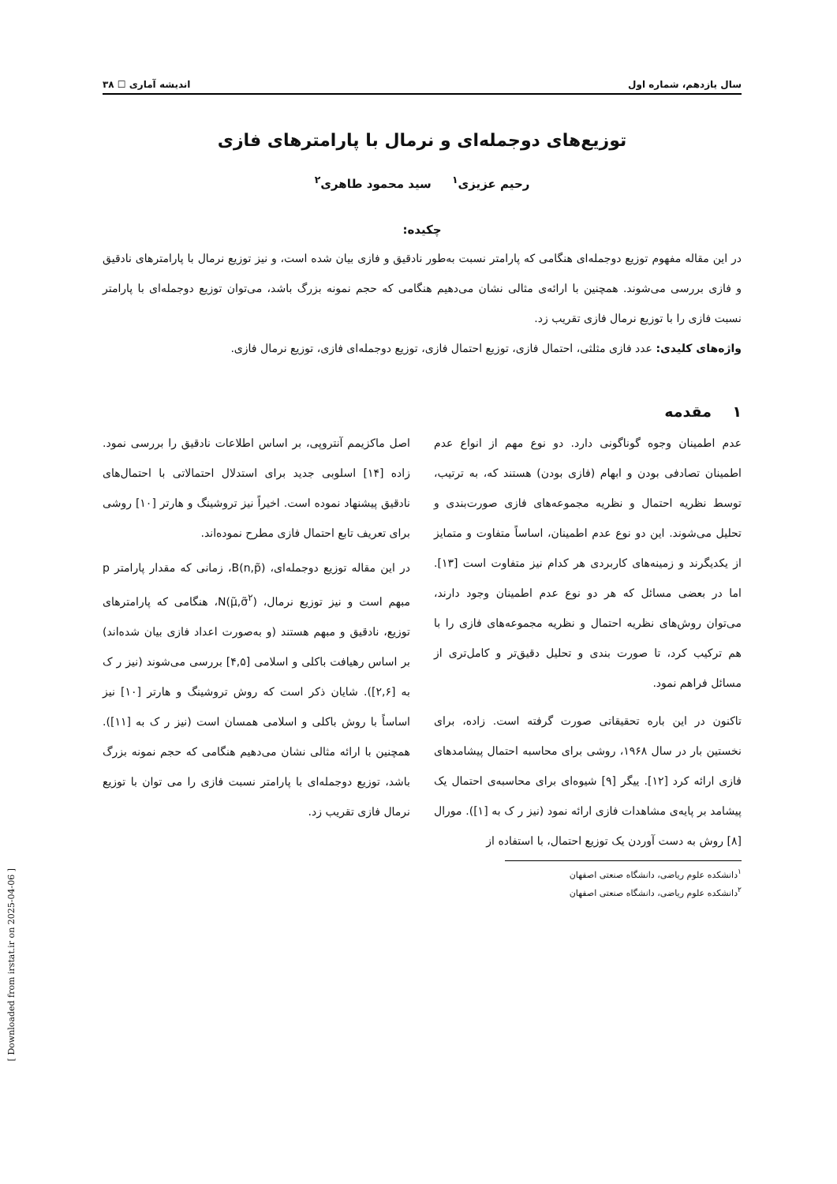سال یازدهم، شماره اول اندیشه آماری ☐ ۳۸
توزیع‌های دوجمله‌ای و نرمال با پارامترهای فازی
رحیم عزیزی<sup>۱</sup> سید محمود طاهری<sup>۲</sup>
چکیده:
در این مقاله مفهوم توزیع دوجمله‌ای هنگامی که پارامتر نسبت به‌طور نادقیق و فازی بیان شده است، و نیز توزیع نرمال با پارامترهای نادقیق و فازی بررسی می‌شوند. همچنین با ارائه‌ی مثالی نشان می‌دهیم هنگامی که حجم نمونه بزرگ باشد، می‌توان توزیع دوجمله‌ای با پارامتر نسبت فازی را با توزیع نرمال فازی تقریب زد.
واژه‌های کلیدی: عدد فازی مثلثی، احتمال فازی، توزیع احتمال فازی، توزیع دوجمله‌ای فازی، توزیع نرمال فازی.
۱ مقدمه
عدم اطمینان وجوه گوناگونی دارد. دو نوع مهم از انواع عدم اطمینان تصادفی بودن و ابهام (فازی بودن) هستند که، به ترتیب، توسط نظریه احتمال و نظریه مجموعه‌های فازی صورت‌بندی و تحلیل می‌شوند. این دو نوع عدم اطمینان، اساساً متفاوت و متمایز از یکدیگرند و زمینه‌های کاربردی هر کدام نیز متفاوت است [۱۳]. اما در بعضی مسائل که هر دو نوع عدم اطمینان وجود دارند، می‌توان روش‌های نظریه احتمال و نظریه مجموعه‌های فازی را با هم ترکیب کرد، تا صورت بندی و تحلیل دقیق‌تر و کامل‌تری از مسائل فراهم نمود.
تاکنون در این باره تحقیقاتی صورت گرفته است. زاده، برای نخستین بار در سال ۱۹۶۸، روشی برای محاسبه احتمال پیشامدهای فازی ارائه کرد [۱۲]. ییگر [۹] شیوه‌ای برای محاسبه‌ی احتمال یک پیشامد بر پایه‌ی مشاهدات فازی ارائه نمود (نیز ر ک به [۱]). مورال [۸] روش به دست آوردن یک توزیع احتمال، با استفاده از
<sup>۱</sup> دانشکده علوم ریاضی، دانشگاه صنعتی اصفهان
<sup>۲</sup> دانشکده علوم ریاضی، دانشگاه صنعتی اصفهان
اصل ماکزیمم آنتروپی، بر اساس اطلاعات نادقیق را بررسی نمود. زاده [۱۴] اسلوبی جدید برای استدلال احتمالاتی با احتمال‌های نادقیق پیشنهاد نموده است. اخیراً نیز تروشینگ و هارتر [۱۰] روشی برای تعریف تابع احتمال فازی مطرح نموده‌اند.
در این مقاله توزیع دوجمله‌ای، B(n,p̃)، زمانی که مقدار پارامتر p مبهم است و نیز توزیع نرمال، N(μ̃,σ̃<sup>۲</sup>)، هنگامی که پارامترهای توزیع، نادقیق و مبهم هستند (و به‌صورت اعداد فازی بیان شده‌اند) بر اساس رهیافت باکلی و اسلامی [۴,۵] بررسی می‌شوند (نیز ر ک به [۲,۶]). شایان ذکر است که روش تروشینگ و هارتر [۱۰] نیز اساساً با روش باکلی و اسلامی همسان است (نیز ر ک به [۱۱]). همچنین با ارائه مثالی نشان می‌دهیم هنگامی که حجم نمونه بزرگ باشد، توزیع دوجمله‌ای با پارامتر نسبت فازی را می توان با توزیع نرمال فازی تقریب زد.
[ Downloaded from irstat.ir on 2025-04-06 ]